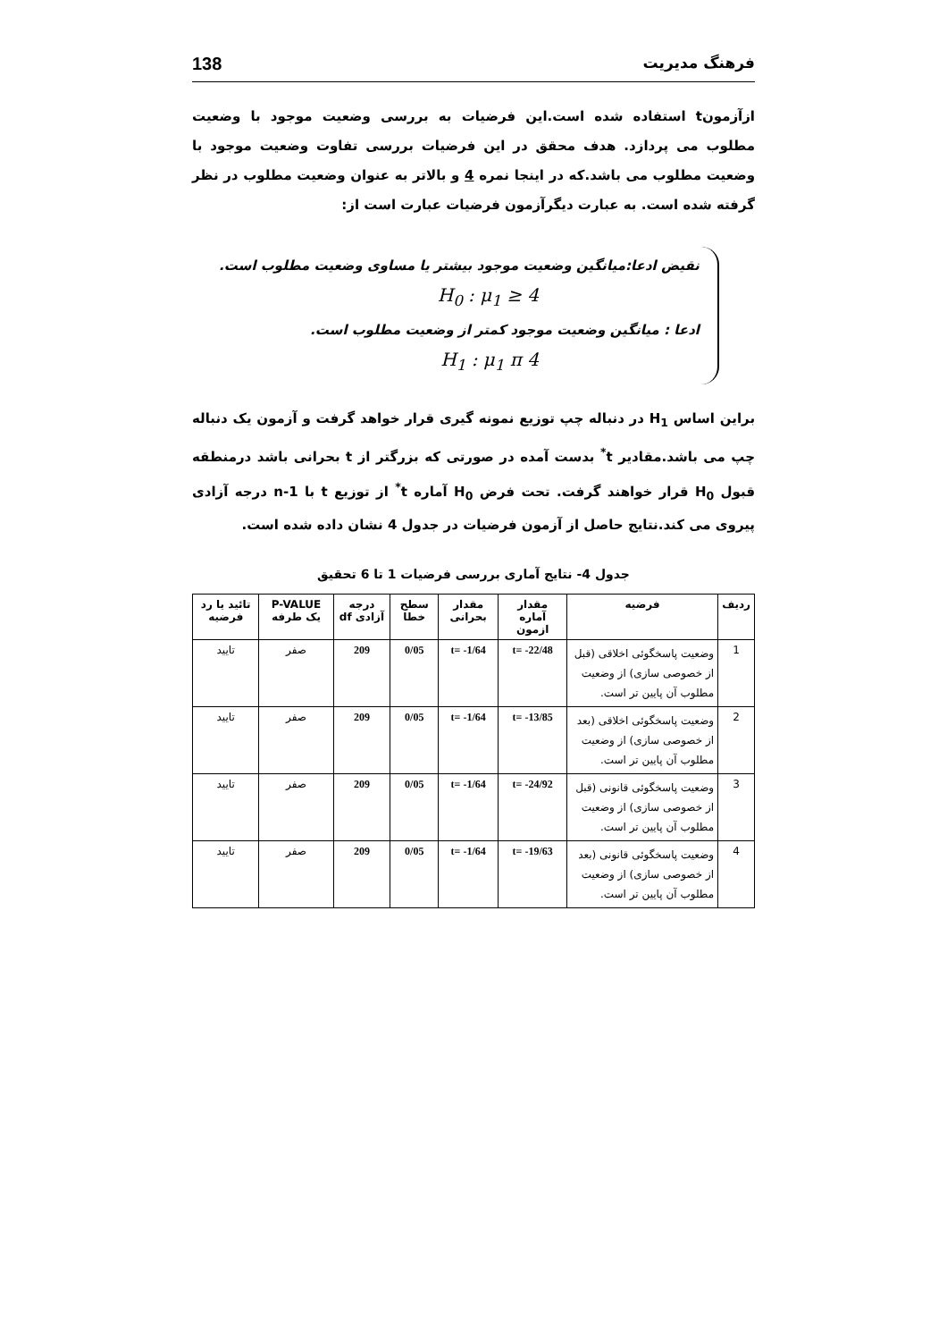فرهنگ مدیریت 138
ازآزمونt استفاده شده است.این فرضیات به بررسی وضعیت موجود با وضعیت مطلوب می پردازد. هدف محقق در این فرضیات بررسی تفاوت وضعیت موجود با وضعیت مطلوب می باشد.که در اینجا نمره 4 و بالاتر به عنوان وضعیت مطلوب در نظر گرفته شده است. به عبارت دیگرآزمون فرضیات عبارت است از:
نقیض ادعا:میانگین وضعیت موجود بیشتر یا مساوی وضعیت مطلوب است.
H<sub>0</sub> : μ<sub>1</sub> ≥ 4
ادعا : میانگین وضعیت موجود کمتر از وضعیت مطلوب است.
H<sub>1</sub> : μ<sub>1</sub> π 4
براین اساس H<sub>1</sub> در دنباله چپ توزیع نمونه گیری قرار خواهد گرفت و آزمون یک دنباله چپ می باشد.مقادیر t<sup>*</sup> بدست آمده در صورتی که بزرگتر از t بحرانی باشد درمنطقه قبول H<sub>0</sub> قرار خواهند گرفت. تحت فرض H<sub>0</sub> آماره t<sup>*</sup> از توزیع t با n-1 درجه آزادی پیروی می کند.نتایج حاصل از آزمون فرضیات در جدول 4 نشان داده شده است.
جدول 4- نتایج آماری بررسی فرضیات 1 تا 6 تحقیق
| ردیف | فرضیه | مقدار آماره ازمون | مقدار بحرانی | سطح خطا | درجه آزادی df | P-VALUE یک طرفه | تائید یا رد فرضیه |
| --- | --- | --- | --- | --- | --- | --- | --- |
| 1 | وضعیت پاسخگوئی اخلاقی (قبل از خصوصی سازی) از وضعیت مطلوب آن پایین تر است. | t= -22/48 | t= -1/64 | 0/05 | 209 | صفر | تایید |
| 2 | وضعیت پاسخگوئی اخلاقی (بعد از خصوصی سازی) از وضعیت مطلوب آن پایین تر است. | t= -13/85 | t= -1/64 | 0/05 | 209 | صفر | تایید |
| 3 | وضعیت پاسخگوئی قانونی (قبل از خصوصی سازی) از وضعیت مطلوب آن پایین تر است. | t= -24/92 | t= -1/64 | 0/05 | 209 | صفر | تایید |
| 4 | وضعیت پاسخگوئی قانونی (بعد از خصوصی سازی) از وضعیت مطلوب آن پایین تر است. | t= -19/63 | t= -1/64 | 0/05 | 209 | صفر | تایید |